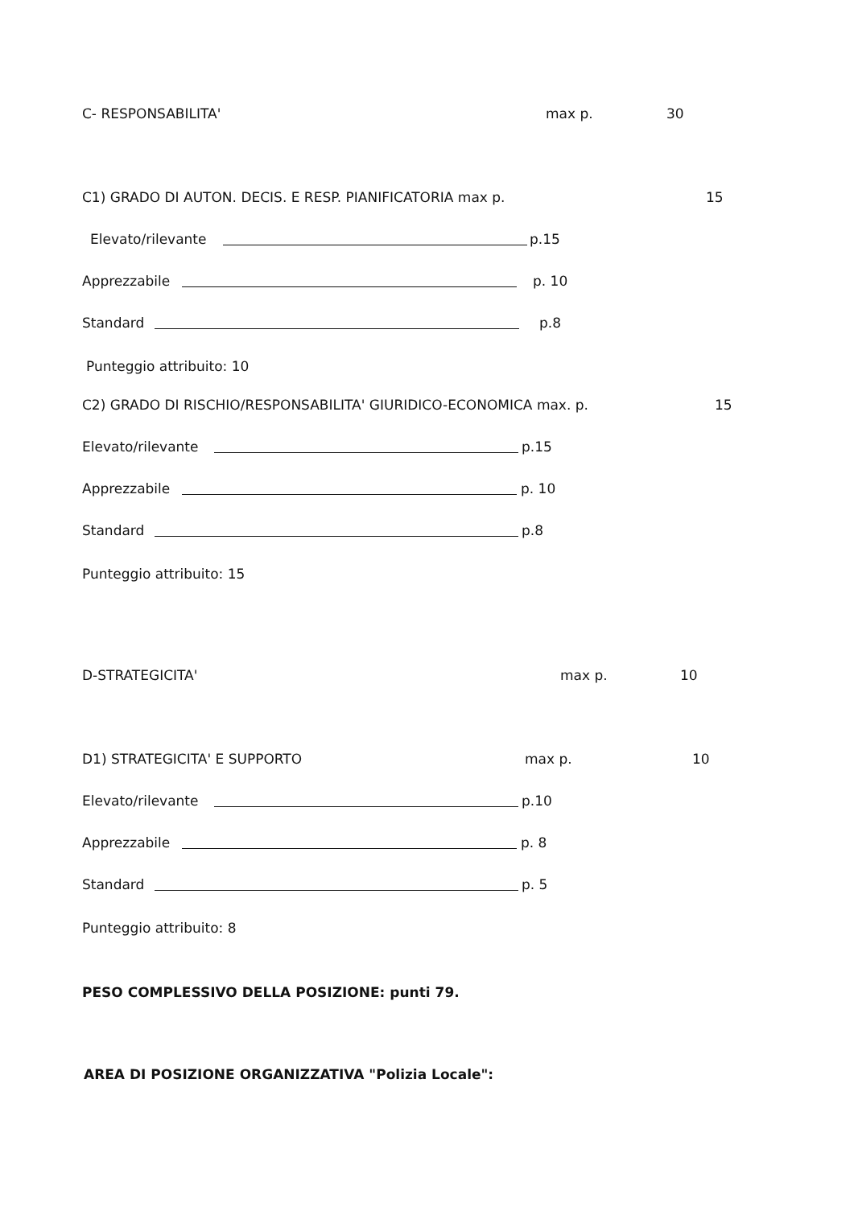C- RESPONSABILITA' max p. 30
C1) GRADO DI AUTON. DECIS. E RESP. PIANIFICATORIA max p. 15
Elevato/rilevante p.15
Apprezzabile p. 10
Standard p.8
Punteggio attribuito: 10
C2) GRADO DI RISCHIO/RESPONSABILITA' GIURIDICO-ECONOMICA max. p. 15
Elevato/rilevante p.15
Apprezzabile p. 10
Standard p.8
Punteggio attribuito: 15 D-STRATEGICITA' max p. 10
D1) STRATEGICITA' E SUPPORTO max p. 10
Elevato/rilevante p.10
Apprezzabile p. 8
Standard p. 5
Punteggio attribuito: 8 PESO COMPLESSIVO DELLA POSIZIONE: punti 79. AREA DI POSIZIONE ORGANIZZATIVA "Polizia Locale":